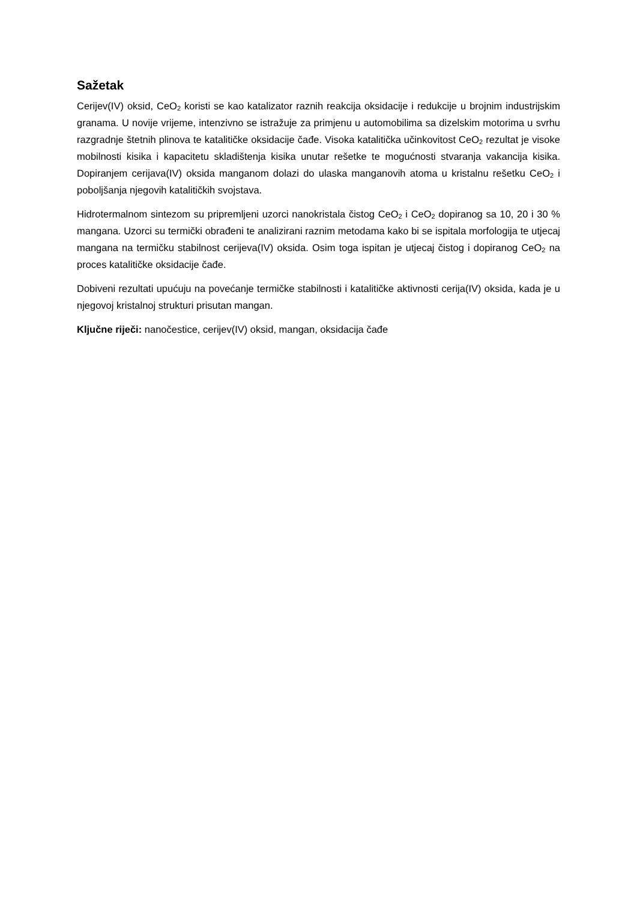Sažetak
Cerijev(IV) oksid, CeO<sub>2</sub> koristi se kao katalizator raznih reakcija oksidacije i redukcije u brojnim industrijskim granama. U novije vrijeme, intenzivno se istražuje za primjenu u automobilima sa dizelskim motorima u svrhu razgradnje štetnih plinova te katalitičke oksidacije čađe. Visoka katalitička učinkovitost CeO<sub>2</sub> rezultat je visoke mobilnosti kisika i kapacitetu skladištenja kisika unutar rešetke te mogućnosti stvaranja vakancija kisika. Dopiranjem cerijava(IV) oksida manganom dolazi do ulaska manganovih atoma u kristalnu rešetku CeO<sub>2</sub> i poboljšanja njegovih katalitičkih svojstava.
Hidrotermalnom sintezom su pripremljeni uzorci nanokristala čistog CeO<sub>2</sub> i CeO<sub>2</sub> dopiranog sa 10, 20 i 30 % mangana. Uzorci su termički obrađeni te analizirani raznim metodama kako bi se ispitala morfologija te utjecaj mangana na termičku stabilnost cerijeva(IV) oksida. Osim toga ispitan je utjecaj čistog i dopiranog CeO<sub>2</sub> na proces katalitičke oksidacije čađe.
Dobiveni rezultati upućuju na povećanje termičke stabilnosti i katalitičke aktivnosti cerija(IV) oksida, kada je u njegovoj kristalnoj strukturi prisutan mangan.
Ključne riječi: nanočestice, cerijev(IV) oksid, mangan, oksidacija čađe